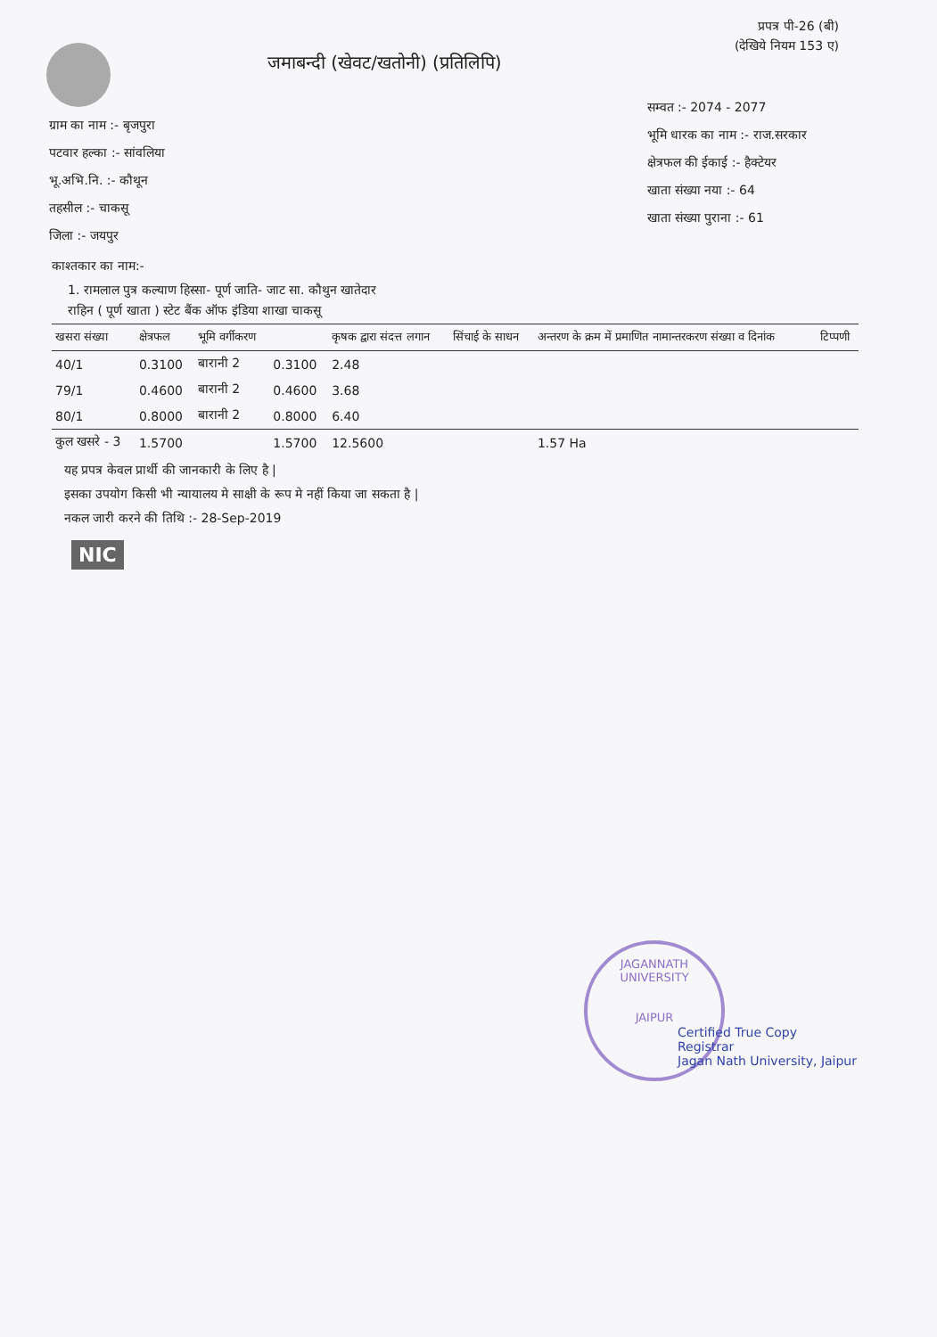प्रपत्र पी-26 (बी)
(देखिये नियम 153 ए)
जमाबन्दी (खेवट/खतोनी) (प्रतिलिपि)
ग्राम का नाम :- बृजपुरा
पटवार हल्का :- सांवलिया
भू.अभि.नि. :- कौथून
तहसील :- चाकसू
जिला :- जयपुर
सम्वत :- 2074 - 2077
भूमि धारक का नाम :- राज.सरकार
क्षेत्रफल की ईकाई :- हैक्टेयर
खाता संख्या नया :- 64
खाता संख्या पुराना :- 61
काश्तकार का नाम:-
1. रामलाल पुत्र कल्याण हिस्सा- पूर्ण जाति- जाट सा. कौथुन खातेदार
राहिन ( पूर्ण खाता ) स्टेट बैंक ऑफ इंडिया शाखा चाकसू
| खसरा संख्या | क्षेत्रफल | भूमि वर्गीकरण | | कृषक द्वारा संदत्त लगान | सिंचाई के साधन | अन्तरण के क्रम में प्रमाणित नामान्तरकरण संख्या व दिनांक | टिप्पणी |
| --- | --- | --- | --- | --- | --- | --- | --- |
| 40/1 | 0.3100 | बारानी 2 | 0.3100 | 2.48 | | | |
| 79/1 | 0.4600 | बारानी 2 | 0.4600 | 3.68 | | | |
| 80/1 | 0.8000 | बारानी 2 | 0.8000 | 6.40 | | | |
| कुल खसरे - 3 | 1.5700 | | 1.5700 | 12.5600 | | 1.57 Ha | |
यह प्रपत्र केवल प्रार्थी की जानकारी के लिए है |
इसका उपयोग किसी भी न्यायालय मे साक्षी के रूप मे नहीं किया जा सकता है |
नकल जारी करने की तिथि :- 28-Sep-2019
NIC
JAGANNATH UNIVERSITY
JAIPUR
Certified True Copy
Registrar
Jagan Nath University, Jaipur